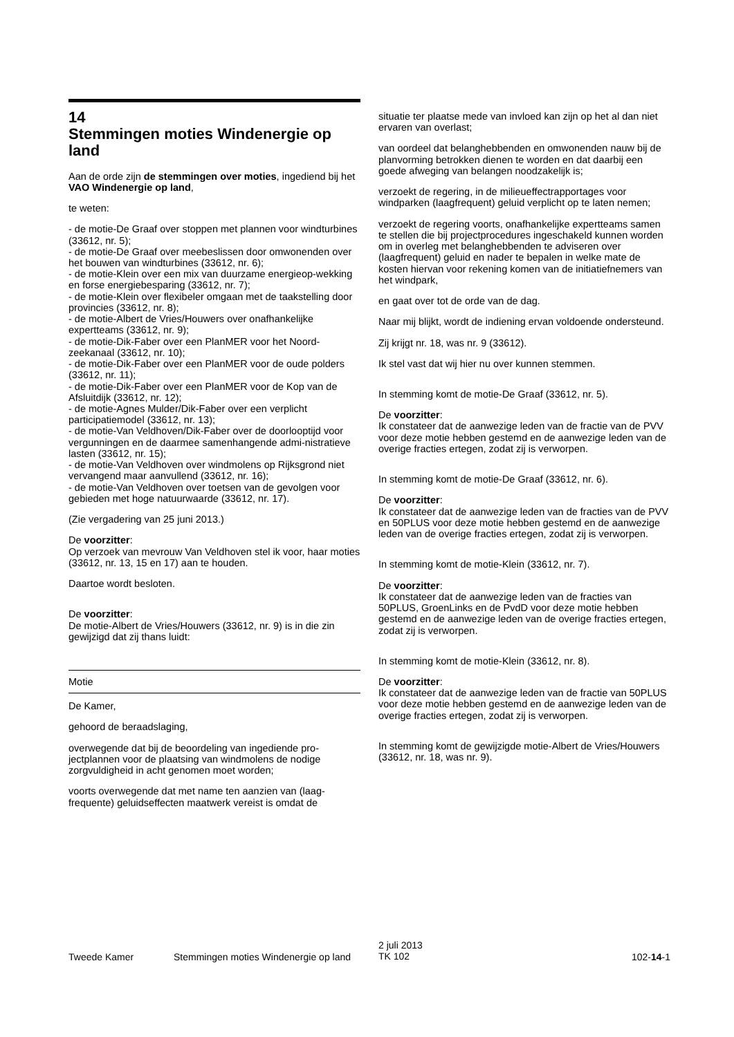14
Stemmingen moties Windenergie op land
Aan de orde zijn de stemmingen over moties, ingediend bij het VAO Windenergie op land,
te weten:
- de motie-De Graaf over stoppen met plannen voor windturbines (33612, nr. 5);
- de motie-De Graaf over meebeslissen door omwonenden over het bouwen van windturbines (33612, nr. 6);
- de motie-Klein over een mix van duurzame energieop-wekking en forse energiebesparing (33612, nr. 7);
- de motie-Klein over flexibeler omgaan met de taakstelling door provincies (33612, nr. 8);
- de motie-Albert de Vries/Houwers over onafhankelijke expertteams (33612, nr. 9);
- de motie-Dik-Faber over een PlanMER voor het Noord-zeekanaal (33612, nr. 10);
- de motie-Dik-Faber over een PlanMER voor de oude polders (33612, nr. 11);
- de motie-Dik-Faber over een PlanMER voor de Kop van de Afsluitdijk (33612, nr. 12);
- de motie-Agnes Mulder/Dik-Faber over een verplicht participatiemodel (33612, nr. 13);
- de motie-Van Veldhoven/Dik-Faber over de doorlooptijd voor vergunningen en de daarmee samenhangende admi-nistratieve lasten (33612, nr. 15);
- de motie-Van Veldhoven over windmolens op Rijksgrond niet vervangend maar aanvullend (33612, nr. 16);
- de motie-Van Veldhoven over toetsen van de gevolgen voor gebieden met hoge natuurwaarde (33612, nr. 17).
(Zie vergadering van 25 juni 2013.)
De voorzitter:
Op verzoek van mevrouw Van Veldhoven stel ik voor, haar moties (33612, nr. 13, 15 en 17) aan te houden.
Daartoe wordt besloten.
De voorzitter:
De motie-Albert de Vries/Houwers (33612, nr. 9) is in die zin gewijzigd dat zij thans luidt:
Motie
De Kamer,
gehoord de beraadslaging,
overwegende dat bij de beoordeling van ingediende pro-jectplannen voor de plaatsing van windmolens de nodige zorgvuldigheid in acht genomen moet worden;
voorts overwegende dat met name ten aanzien van (laag-frequente) geluidseffecten maatwerk vereist is omdat de
situatie ter plaatse mede van invloed kan zijn op het al dan niet ervaren van overlast;
van oordeel dat belanghebbenden en omwonenden nauw bij de planvorming betrokken dienen te worden en dat daarbij een goede afweging van belangen noodzakelijk is;
verzoekt de regering, in de milieueffectrapportages voor windparken (laagfrequent) geluid verplicht op te laten nemen;
verzoekt de regering voorts, onafhankelijke expertteams samen te stellen die bij projectprocedures ingeschakeld kunnen worden om in overleg met belanghebbenden te adviseren over (laagfrequent) geluid en nader te bepalen in welke mate de kosten hiervan voor rekening komen van de initiatiefnemers van het windpark,
en gaat over tot de orde van de dag.
Naar mij blijkt, wordt de indiening ervan voldoende ondersteund.
Zij krijgt nr. 18, was nr. 9 (33612).
Ik stel vast dat wij hier nu over kunnen stemmen.
In stemming komt de motie-De Graaf (33612, nr. 5).
De voorzitter:
Ik constateer dat de aanwezige leden van de fractie van de PVV voor deze motie hebben gestemd en de aanwezige leden van de overige fracties ertegen, zodat zij is verworpen.
In stemming komt de motie-De Graaf (33612, nr. 6).
De voorzitter:
Ik constateer dat de aanwezige leden van de fracties van de PVV en 50PLUS voor deze motie hebben gestemd en de aanwezige leden van de overige fracties ertegen, zodat zij is verworpen.
In stemming komt de motie-Klein (33612, nr. 7).
De voorzitter:
Ik constateer dat de aanwezige leden van de fracties van 50PLUS, GroenLinks en de PvdD voor deze motie hebben gestemd en de aanwezige leden van de overige fracties ertegen, zodat zij is verworpen.
In stemming komt de motie-Klein (33612, nr. 8).
De voorzitter:
Ik constateer dat de aanwezige leden van de fractie van 50PLUS voor deze motie hebben gestemd en de aanwezige leden van de overige fracties ertegen, zodat zij is verworpen.
In stemming komt de gewijzigde motie-Albert de Vries/Houwers (33612, nr. 18, was nr. 9).
Tweede Kamer Stemmingen moties Windenergie op land
2 juli 2013
TK 102
102-14-1